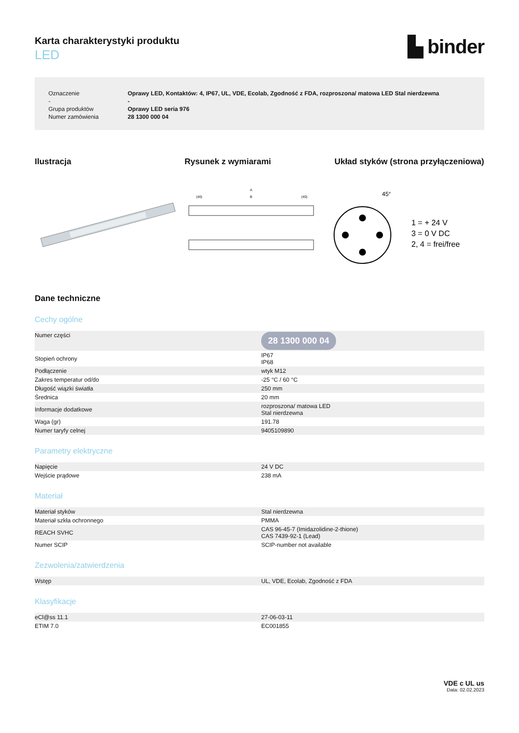Karta charakterystyki produktu
LED
▙ binder
| Oznaczenie | Oprawy LED, Kontaktów: 4, IP67, UL, VDE, Ecolab, Zgodność z FDA, rozproszona/ matowa LED Stal nierdzewna |
| - | - |
| Grupa produktów | Oprawy LED seria 976 |
| Numer zamówienia | 28 1300 000 04 |
Ilustracja Rysunek z wymiarami Układ styków (strona przyłączeniowa)
A
B
(40)
(40)
45°
1 = + 24 V
3 = 0 V DC
2, 4 = frei/free
Dane techniczne
Cechy ogólne
| Numer części | 28 1300 000 04 |
| Stopień ochrony | IP67 IP68 |
| Podłączenie | wtyk M12 |
| Zakres temperatur od/do | -25 °C / 60 °C |
| Długość wiązki światła | 250 mm |
| Średnica | 20 mm |
| Informacje dodatkowe | rozproszona/ matowa LED Stal nierdzewna |
| Waga (gr) | 191.78 |
| Numer taryfy celnej | 9405109890 |
Parametry elektryczne
| Napięcie | 24 V DC |
| Wejście prądowe | 238 mA |
Materiał
| Materiał styków | Stal nierdzewna |
| Materiał szkła ochronnego | PMMA |
| REACH SVHC | CAS 96-45-7 (Imidazolidine-2-thione) CAS 7439-92-1 (Lead) |
| Numer SCIP | SCIP-number not available |
Zezwolenia/zatwierdzenia
| Wstęp | UL, VDE, Ecolab, Zgodność z FDA |
Klasyfikacje
| eCl@ss 11.1 | 27-06-03-11 |
| ETIM 7.0 | EC001855 |
VDE c UL us
Data: 02.02.2023